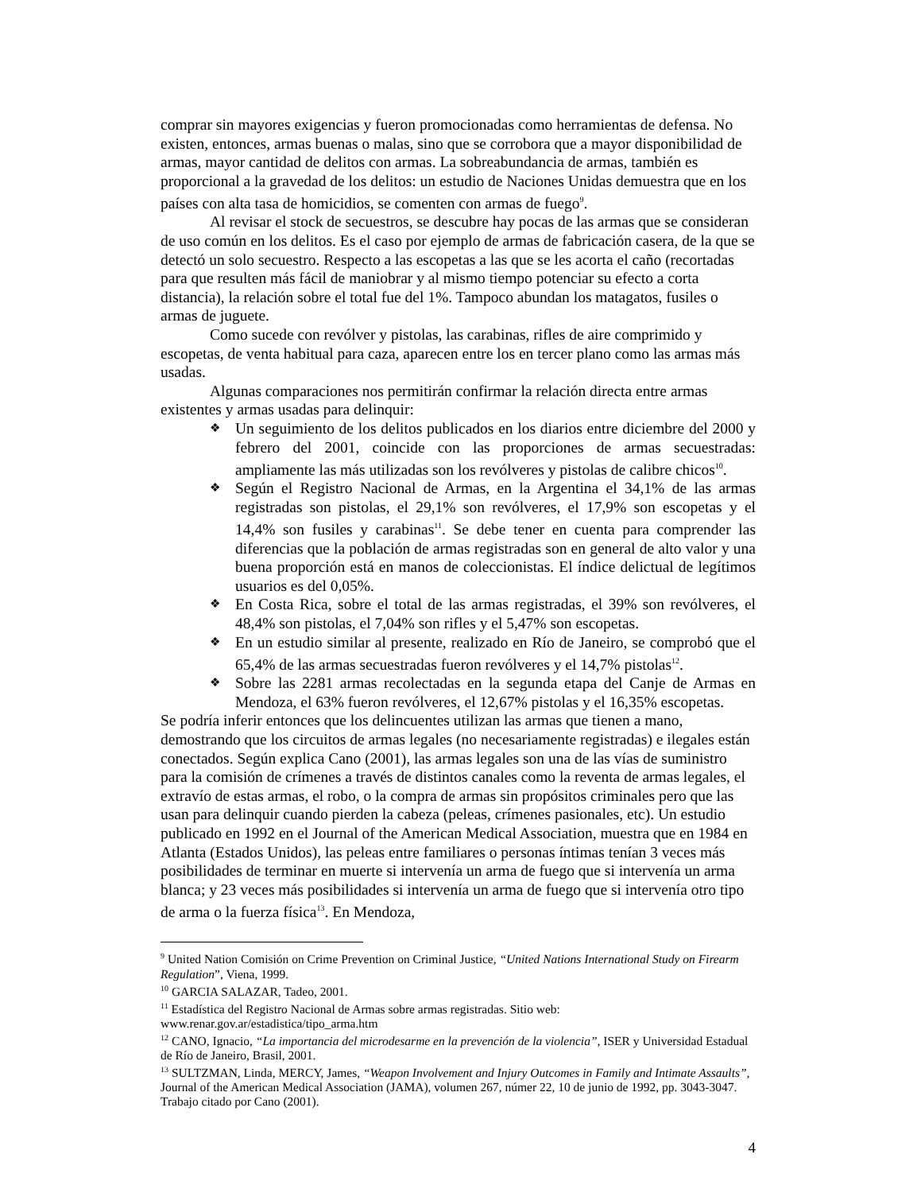comprar sin mayores exigencias y fueron promocionadas como herramientas de defensa. No existen, entonces, armas buenas o malas, sino que se corrobora que a mayor disponibilidad de armas, mayor cantidad de delitos con armas. La sobreabundancia de armas, también es proporcional a la gravedad de los delitos: un estudio de Naciones Unidas demuestra que en los países con alta tasa de homicidios, se comenten con armas de fuego<sup>9</sup>.
Al revisar el stock de secuestros, se descubre hay pocas de las armas que se consideran de uso común en los delitos. Es el caso por ejemplo de armas de fabricación casera, de la que se detectó un solo secuestro. Respecto a las escopetas a las que se les acorta el caño (recortadas para que resulten más fácil de maniobrar y al mismo tiempo potenciar su efecto a corta distancia), la relación sobre el total fue del 1%. Tampoco abundan los matagatos, fusiles o armas de juguete.
Como sucede con revólver y pistolas, las carabinas, rifles de aire comprimido y escopetas, de venta habitual para caza, aparecen entre los en tercer plano como las armas más usadas.
Algunas comparaciones nos permitirán confirmar la relación directa entre armas existentes y armas usadas para delinquir:
❖ Un seguimiento de los delitos publicados en los diarios entre diciembre del 2000 y febrero del 2001, coincide con las proporciones de armas secuestradas: ampliamente las más utilizadas son los revólveres y pistolas de calibre chicos<sup>10</sup>.
❖ Según el Registro Nacional de Armas, en la Argentina el 34,1% de las armas registradas son pistolas, el 29,1% son revólveres, el 17,9% son escopetas y el 14,4% son fusiles y carabinas<sup>11</sup>. Se debe tener en cuenta para comprender las diferencias que la población de armas registradas son en general de alto valor y una buena proporción está en manos de coleccionistas. El índice delictual de legítimos usuarios es del 0,05%.
❖ En Costa Rica, sobre el total de las armas registradas, el 39% son revólveres, el 48,4% son pistolas, el 7,04% son rifles y el 5,47% son escopetas.
❖ En un estudio similar al presente, realizado en Río de Janeiro, se comprobó que el 65,4% de las armas secuestradas fueron revólveres y el 14,7% pistolas<sup>12</sup>.
❖ Sobre las 2281 armas recolectadas en la segunda etapa del Canje de Armas en Mendoza, el 63% fueron revólveres, el 12,67% pistolas y el 16,35% escopetas.
Se podría inferir entonces que los delincuentes utilizan las armas que tienen a mano, demostrando que los circuitos de armas legales (no necesariamente registradas) e ilegales están conectados. Según explica Cano (2001), las armas legales son una de las vías de suministro para la comisión de crímenes a través de distintos canales como la reventa de armas legales, el extravío de estas armas, el robo, o la compra de armas sin propósitos criminales pero que las usan para delinquir cuando pierden la cabeza (peleas, crímenes pasionales, etc). Un estudio publicado en 1992 en el Journal of the American Medical Association, muestra que en 1984 en Atlanta (Estados Unidos), las peleas entre familiares o personas íntimas tenían 3 veces más posibilidades de terminar en muerte si intervenía un arma de fuego que si intervenía un arma blanca; y 23 veces más posibilidades si intervenía un arma de fuego que si intervenía otro tipo de arma o la fuerza física<sup>13</sup>. En Mendoza,
<sup>9</sup> United Nation Comisión on Crime Prevention on Criminal Justice, “United Nations International Study on Firearm Regulation”, Viena, 1999.
<sup>10</sup> GARCIA SALAZAR, Tadeo, 2001.
<sup>11</sup> Estadística del Registro Nacional de Armas sobre armas registradas. Sitio web: www.renar.gov.ar/estadistica/tipo_arma.htm
<sup>12</sup> CANO, Ignacio, “La importancia del microdesarme en la prevención de la violencia”, ISER y Universidad Estadual de Río de Janeiro, Brasil, 2001.
<sup>13</sup> SULTZMAN, Linda, MERCY, James, “Weapon Involvement and Injury Outcomes in Family and Intimate Assaults”, Journal of the American Medical Association (JAMA), volumen 267, númer 22, 10 de junio de 1992, pp. 3043-3047. Trabajo citado por Cano (2001).
4